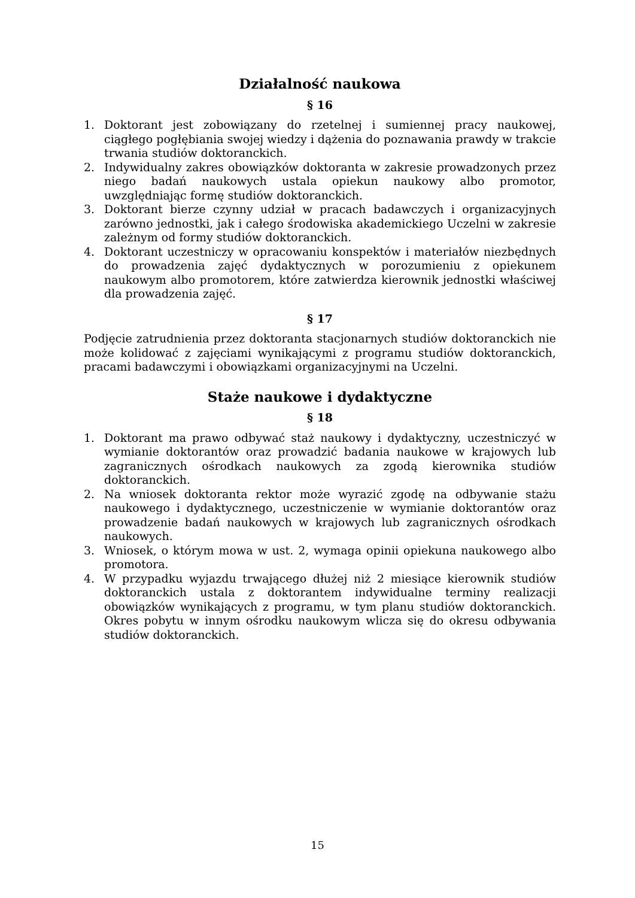Działalność naukowa
§ 16
1. Doktorant jest zobowiązany do rzetelnej i sumiennej pracy naukowej, ciągłego pogłębiania swojej wiedzy i dążenia do poznawania prawdy w trakcie trwania studiów doktoranckich.
2. Indywidualny zakres obowiązków doktoranta w zakresie prowadzonych przez niego badań naukowych ustala opiekun naukowy albo promotor, uwzględniając formę studiów doktoranckich.
3. Doktorant bierze czynny udział w pracach badawczych i organizacyjnych zarówno jednostki, jak i całego środowiska akademickiego Uczelni w zakresie zależnym od formy studiów doktoranckich.
4. Doktorant uczestniczy w opracowaniu konspektów i materiałów niezbędnych do prowadzenia zajęć dydaktycznych w porozumieniu z opiekunem naukowym albo promotorem, które zatwierdza kierownik jednostki właściwej dla prowadzenia zajęć.
§ 17
Podjęcie zatrudnienia przez doktoranta stacjonarnych studiów doktoranckich nie może kolidować z zajęciami wynikającymi z programu studiów doktoranckich, pracami badawczymi i obowiązkami organizacyjnymi na Uczelni.
Staże naukowe i dydaktyczne
§ 18
1. Doktorant ma prawo odbywać staż naukowy i dydaktyczny, uczestniczyć w wymianie doktorantów oraz prowadzić badania naukowe w krajowych lub zagranicznych ośrodkach naukowych za zgodą kierownika studiów doktoranckich.
2. Na wniosek doktoranta rektor może wyrazić zgodę na odbywanie stażu naukowego i dydaktycznego, uczestniczenie w wymianie doktorantów oraz prowadzenie badań naukowych w krajowych lub zagranicznych ośrodkach naukowych.
3. Wniosek, o którym mowa w ust. 2, wymaga opinii opiekuna naukowego albo promotora.
4. W przypadku wyjazdu trwającego dłużej niż 2 miesiące kierownik studiów doktoranckich ustala z doktorantem indywidualne terminy realizacji obowiązków wynikających z programu, w tym planu studiów doktoranckich. Okres pobytu w innym ośrodku naukowym wlicza się do okresu odbywania studiów doktoranckich.
15